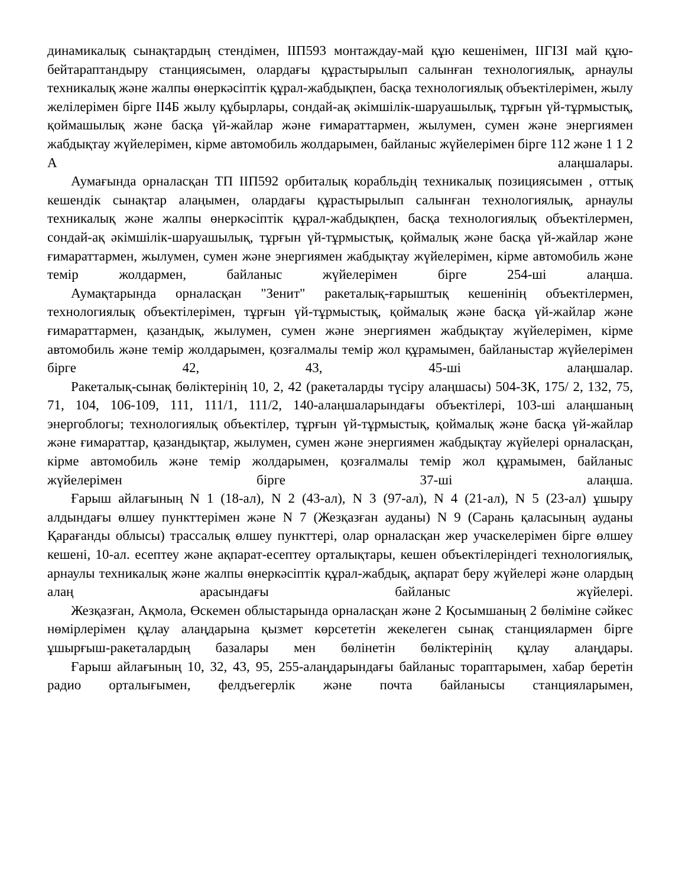динамикалық сынақтардың стендімен, IIП593 монтаждау-май құю кешенімен, IIГIЗI май құю-бейтараптандыру станциясымен, олардағы құрастырылып салынған технологиялық, арнаулы техникалық және жалпы өнеркәсіптік құрал-жабдықпен, басқа технологиялық объектілерімен, жылу желілерімен бірге II4Б жылу құбырлары, сондай-ақ әкімшілік-шаруашылық, тұрғын үй-тұрмыстық, қоймашылық және басқа үй-жайлар және ғимараттармен, жылумен, сумен және энергиямен жабдықтау жүйелерімен, кірме автомобиль жолдарымен, байланыс жүйелерімен бірге 112 және 1 1 2 А алаңшалары.
Аумағында орналасқан ТП IIП592 орбиталық корабльдің техникалық позициясымен , оттық кешендік сынақтар алаңымен, олардағы құрастырылып салынған технологиялық, арнаулы техникалық және жалпы өнеркәсіптік құрал-жабдықпен, басқа технологиялық объектілермен, сондай-ақ әкімшілік-шаруашылық, тұрғын үй-тұрмыстық, қоймалық және басқа үй-жайлар және ғимараттармен, жылумен, сумен және энергиямен жабдықтау жүйелерімен, кірме автомобиль және темір жолдармен, байланыс жүйелерімен бірге 254-ші алаңша.
Аумақтарында орналасқан "Зенит" ракеталық-ғарыштық кешенінің объектілермен, технологиялық объектілерімен, тұрғын үй-тұрмыстық, қоймалық және басқа үй-жайлар және ғимараттармен, қазандық, жылумен, сумен және энергиямен жабдықтау жүйелерімен, кірме автомобиль және темір жолдарымен, қозғалмалы темір жол құрамымен, байланыстар жүйелерімен бірге 42, 43, 45-ші алаңшалар.
Ракеталық-сынақ бөліктерінің 10, 2, 42 (ракеталарды түсіру алаңшасы) 504-ЗК, 175/ 2, 132, 75, 71, 104, 106-109, 111, 111/1, 111/2, 140-алаңшаларындағы объектілері, 103-ші алаңшаның энергоблогы; технологиялық объектілер, тұрғын үй-тұрмыстық, қоймалық және басқа үй-жайлар және ғимараттар, қазандықтар, жылумен, сумен және энергиямен жабдықтау жүйелері орналасқан, кірме автомобиль және темір жолдарымен, қозғалмалы темір жол құрамымен, байланыс жүйелерімен бірге 37-ші алаңша.
Ғарыш айлағының N 1 (18-ал), N 2 (43-ал), N 3 (97-ал), N 4 (21-ал), N 5 (23-ал) ұшыру алдындағы өлшеу пункттерімен және N 7 (Жезқазған ауданы) N 9 (Сарань қаласының ауданы Қарағанды облысы) трассалық өлшеу пункттері, олар орналасқан жер учаскелерімен бірге өлшеу кешені, 10-ал. есептеу және ақпарат-есептеу орталықтары, кешен объектілеріндегі технологиялық, арнаулы техникалық және жалпы өнеркәсіптік құрал-жабдық, ақпарат беру жүйелері және олардың алаң арасындағы байланыс жүйелері.
Жезқазған, Ақмола, Өскемен облыстарында орналасқан және 2 Қосымшаның 2 бөліміне сәйкес нөмірлерімен құлау алаңдарына қызмет көрсететін жекелеген сынақ станциялармен бірге ұшырғыш-ракеталардың базалары мен бөлінетін бөліктерінің құлау алаңдары.
Ғарыш айлағының 10, 32, 43, 95, 255-алаңдарындағы байланыс тораптарымен, хабар беретін радио орталығымен, фелдъегерлік және почта байланысы станцияларымен,